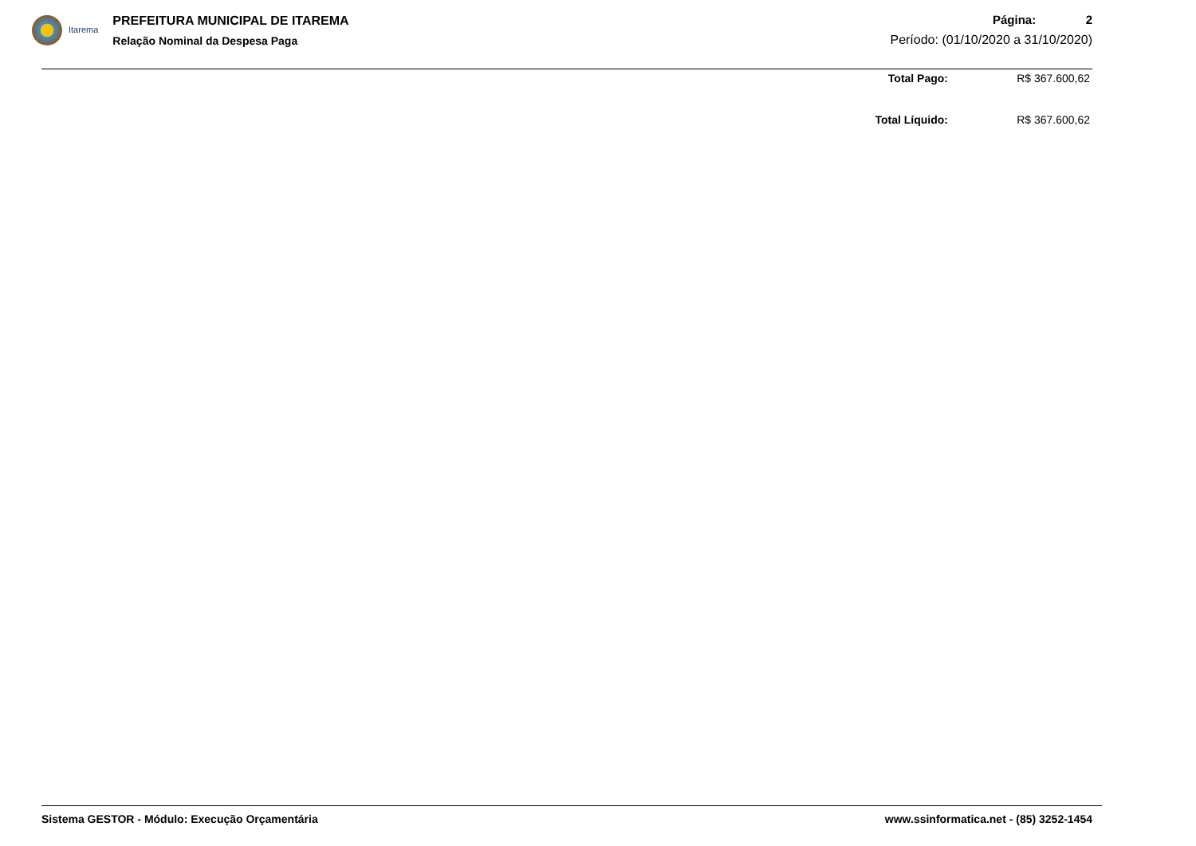Itarema
PREFEITURA MUNICIPAL DE ITAREMA
Relação Nominal da Despesa Paga
Página: 2
Período: (01/10/2020 a 31/10/2020)
Total Pago: R$ 367.600,62
Total Líquido: R$ 367.600,62
Sistema GESTOR - Módulo: Execução Orçamentária
www.ssinformatica.net - (85) 3252-1454